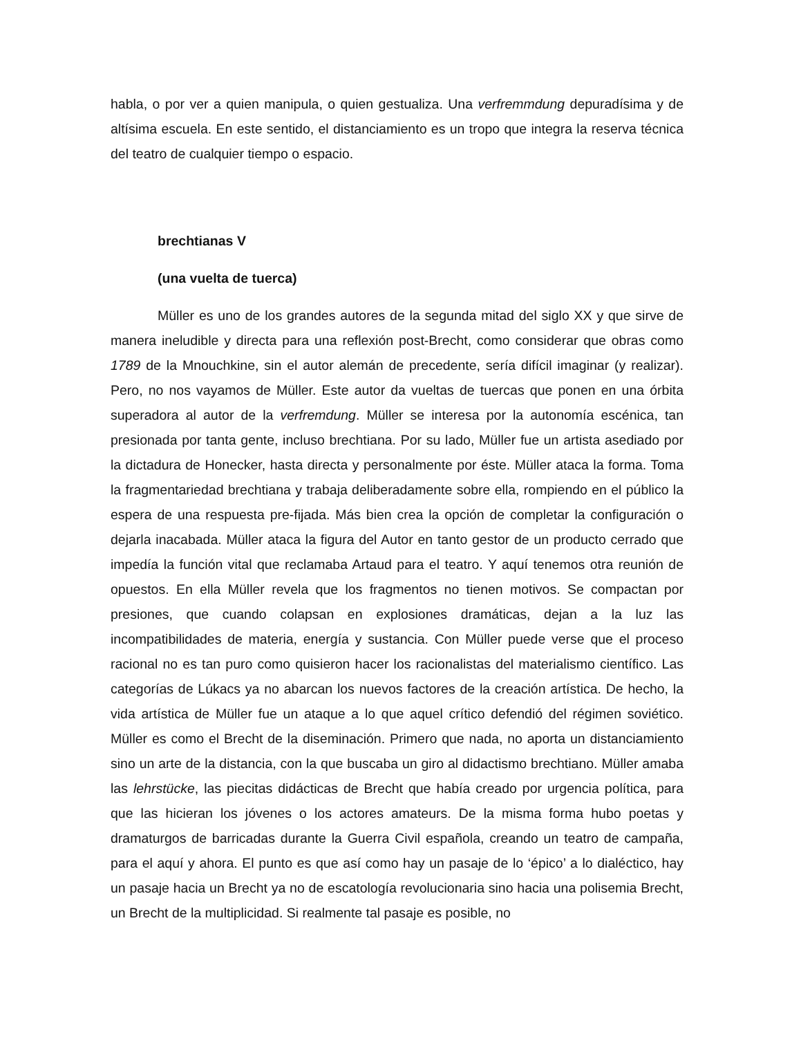habla, o por ver a quien manipula, o quien gestualiza. Una verfremmdung depuradísima y de altísima escuela. En este sentido, el distanciamiento es un tropo que integra la reserva técnica del teatro de cualquier tiempo o espacio.
brechtianas V
(una vuelta de tuerca)
Müller es uno de los grandes autores de la segunda mitad del siglo XX y que sirve de manera ineludible y directa para una reflexión post-Brecht, como considerar que obras como 1789 de la Mnouchkine, sin el autor alemán de precedente, sería difícil imaginar (y realizar). Pero, no nos vayamos de Müller. Este autor da vueltas de tuercas que ponen en una órbita superadora al autor de la verfremdung. Müller se interesa por la autonomía escénica, tan presionada por tanta gente, incluso brechtiana. Por su lado, Müller fue un artista asediado por la dictadura de Honecker, hasta directa y personalmente por éste. Müller ataca la forma. Toma la fragmentariedad brechtiana y trabaja deliberadamente sobre ella, rompiendo en el público la espera de una respuesta pre-fijada. Más bien crea la opción de completar la configuración o dejarla inacabada. Müller ataca la figura del Autor en tanto gestor de un producto cerrado que impedía la función vital que reclamaba Artaud para el teatro. Y aquí tenemos otra reunión de opuestos. En ella Müller revela que los fragmentos no tienen motivos. Se compactan por presiones, que cuando colapsan en explosiones dramáticas, dejan a la luz las incompatibilidades de materia, energía y sustancia. Con Müller puede verse que el proceso racional no es tan puro como quisieron hacer los racionalistas del materialismo científico. Las categorías de Lúkacs ya no abarcan los nuevos factores de la creación artística. De hecho, la vida artística de Müller fue un ataque a lo que aquel crítico defendió del régimen soviético. Müller es como el Brecht de la diseminación. Primero que nada, no aporta un distanciamiento sino un arte de la distancia, con la que buscaba un giro al didactismo brechtiano. Müller amaba las lehrstücke, las piecitas didácticas de Brecht que había creado por urgencia política, para que las hicieran los jóvenes o los actores amateurs. De la misma forma hubo poetas y dramaturgos de barricadas durante la Guerra Civil española, creando un teatro de campaña, para el aquí y ahora. El punto es que así como hay un pasaje de lo ‘épico’ a lo dialéctico, hay un pasaje hacia un Brecht ya no de escatología revolucionaria sino hacia una polisemia Brecht, un Brecht de la multiplicidad. Si realmente tal pasaje es posible, no